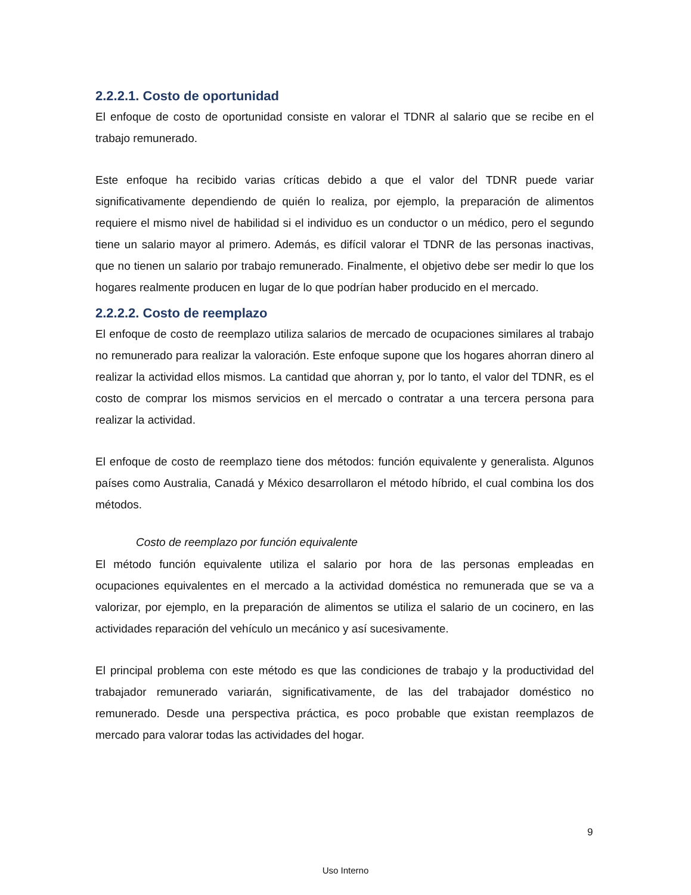2.2.2.1. Costo de oportunidad
El enfoque de costo de oportunidad consiste en valorar el TDNR al salario que se recibe en el trabajo remunerado.
Este enfoque ha recibido varias críticas debido a que el valor del TDNR puede variar significativamente dependiendo de quién lo realiza, por ejemplo, la preparación de alimentos requiere el mismo nivel de habilidad si el individuo es un conductor o un médico, pero el segundo tiene un salario mayor al primero. Además, es difícil valorar el TDNR de las personas inactivas, que no tienen un salario por trabajo remunerado. Finalmente, el objetivo debe ser medir lo que los hogares realmente producen en lugar de lo que podrían haber producido en el mercado.
2.2.2.2. Costo de reemplazo
El enfoque de costo de reemplazo utiliza salarios de mercado de ocupaciones similares al trabajo no remunerado para realizar la valoración. Este enfoque supone que los hogares ahorran dinero al realizar la actividad ellos mismos. La cantidad que ahorran y, por lo tanto, el valor del TDNR, es el costo de comprar los mismos servicios en el mercado o contratar a una tercera persona para realizar la actividad.
El enfoque de costo de reemplazo tiene dos métodos: función equivalente y generalista. Algunos países como Australia, Canadá y México desarrollaron el método híbrido, el cual combina los dos métodos.
Costo de reemplazo por función equivalente
El método función equivalente utiliza el salario por hora de las personas empleadas en ocupaciones equivalentes en el mercado a la actividad doméstica no remunerada que se va a valorizar, por ejemplo, en la preparación de alimentos se utiliza el salario de un cocinero, en las actividades reparación del vehículo un mecánico y así sucesivamente.
El principal problema con este método es que las condiciones de trabajo y la productividad del trabajador remunerado variarán, significativamente, de las del trabajador doméstico no remunerado. Desde una perspectiva práctica, es poco probable que existan reemplazos de mercado para valorar todas las actividades del hogar.
9
Uso Interno